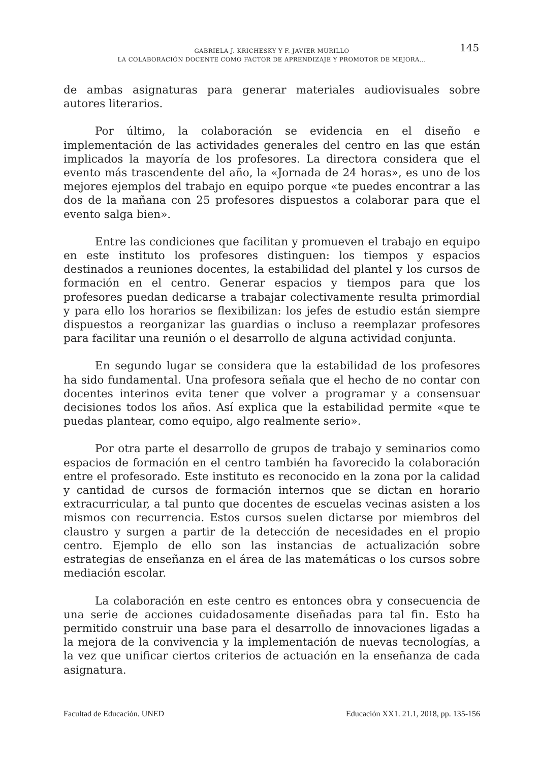GABRIELA J. KRICHESKY Y F. JAVIER MURILLO
LA COLABORACIÓN DOCENTE COMO FACTOR DE APRENDIZAJE Y PROMOTOR DE MEJORA...
145
de ambas asignaturas para generar materiales audiovisuales sobre autores literarios.
Por último, la colaboración se evidencia en el diseño e implementación de las actividades generales del centro en las que están implicados la mayoría de los profesores. La directora considera que el evento más trascendente del año, la «Jornada de 24 horas», es uno de los mejores ejemplos del trabajo en equipo porque «te puedes encontrar a las dos de la mañana con 25 profesores dispuestos a colaborar para que el evento salga bien».
Entre las condiciones que facilitan y promueven el trabajo en equipo en este instituto los profesores distinguen: los tiempos y espacios destinados a reuniones docentes, la estabilidad del plantel y los cursos de formación en el centro. Generar espacios y tiempos para que los profesores puedan dedicarse a trabajar colectivamente resulta primordial y para ello los horarios se flexibilizan: los jefes de estudio están siempre dispuestos a reorganizar las guardias o incluso a reemplazar profesores para facilitar una reunión o el desarrollo de alguna actividad conjunta.
En segundo lugar se considera que la estabilidad de los profesores ha sido fundamental. Una profesora señala que el hecho de no contar con docentes interinos evita tener que volver a programar y a consensuar decisiones todos los años. Así explica que la estabilidad permite «que te puedas plantear, como equipo, algo realmente serio».
Por otra parte el desarrollo de grupos de trabajo y seminarios como espacios de formación en el centro también ha favorecido la colaboración entre el profesorado. Este instituto es reconocido en la zona por la calidad y cantidad de cursos de formación internos que se dictan en horario extracurricular, a tal punto que docentes de escuelas vecinas asisten a los mismos con recurrencia. Estos cursos suelen dictarse por miembros del claustro y surgen a partir de la detección de necesidades en el propio centro. Ejemplo de ello son las instancias de actualización sobre estrategias de enseñanza en el área de las matemáticas o los cursos sobre mediación escolar.
La colaboración en este centro es entonces obra y consecuencia de una serie de acciones cuidadosamente diseñadas para tal fin. Esto ha permitido construir una base para el desarrollo de innovaciones ligadas a la mejora de la convivencia y la implementación de nuevas tecnologías, a la vez que unificar ciertos criterios de actuación en la enseñanza de cada asignatura.
Facultad de Educación. UNED Educación XX1. 21.1, 2018, pp. 135-156